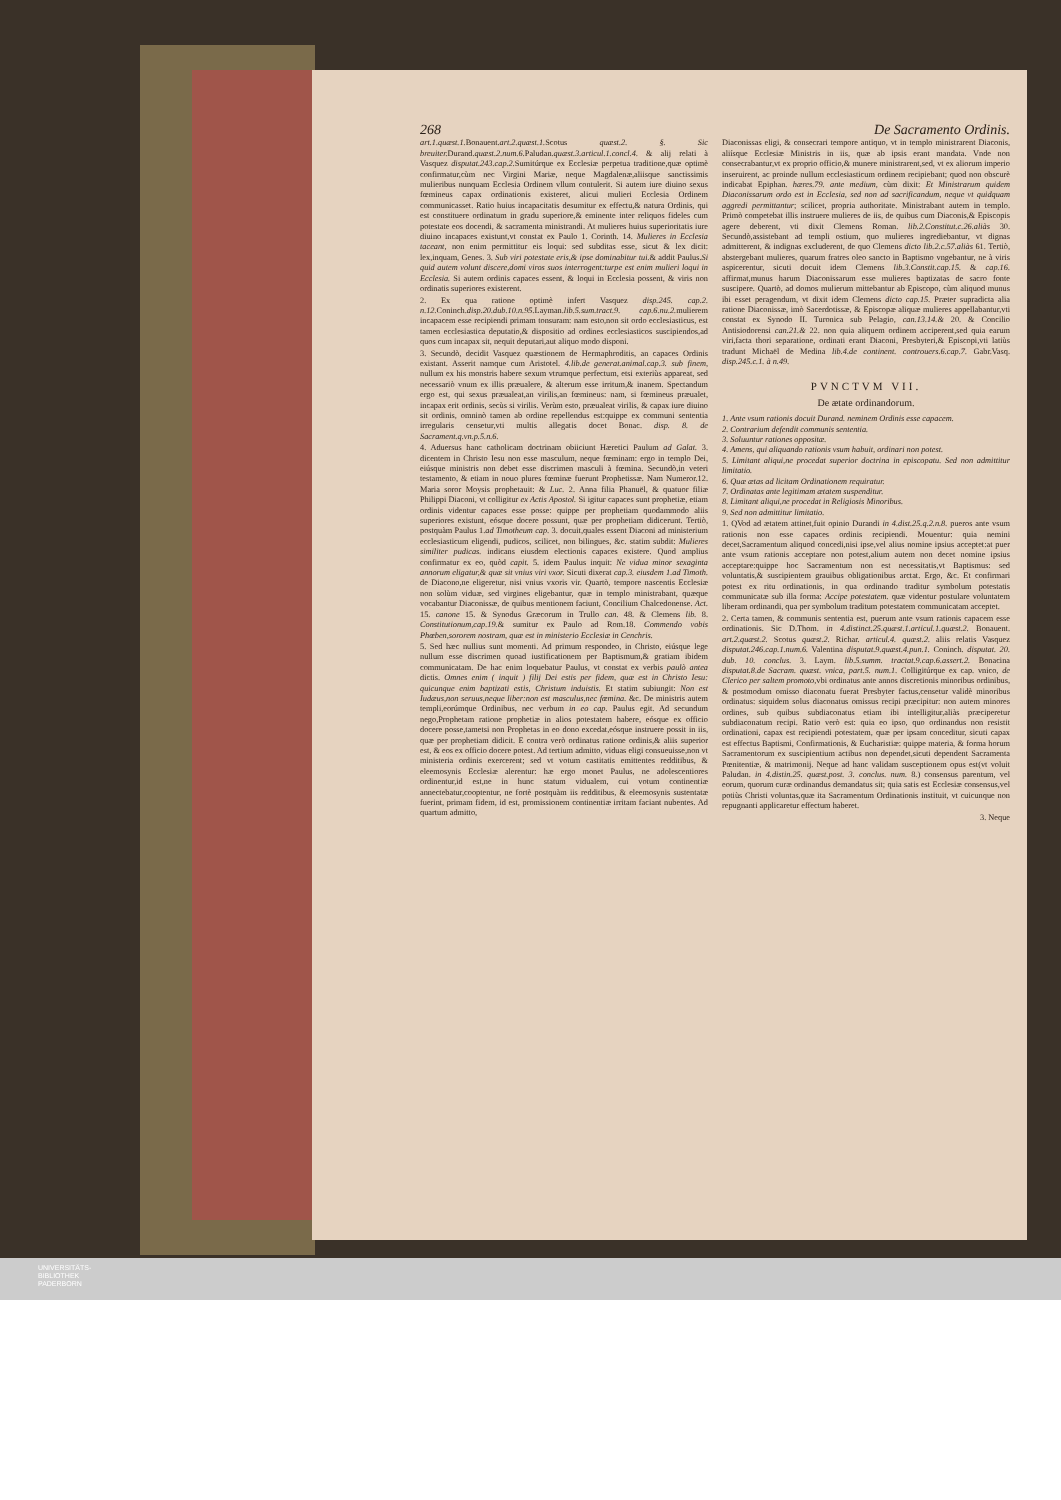268 De Sacramento Ordinis.
art.1.quæst.1. Bonauent.art.2.quæst.1. Scotus quæst.2. §. Sic breuiter. Durand.quæst.2.num.6. Paludan.quæst.3.articul.1.concl.4. & alij relati à Vasquez disputat.243.cap.2. Sumitúrque ex Ecclesiæ perpetua traditione,quæ optimè confirmatur,cùm nec Virgini Mariæ, neque Magdalenæ,aliisque sanctissimis mulieribus nunquam Ecclesia Ordinem vllum contulerit. Si autem iure diuino sexus fœmineus capax ordinationis existeret, alicui mulieri Ecclesia Ordinem communicasset. Ratio huius incapacitatis desumitur ex effectu,& natura Ordinis, qui est constituere ordinatum in gradu superiore,& eminente inter reliquos fideles cum potestate eos docendi, & sacramenta ministrandi. At mulieres huius superioritatis iure diuino incapaces existunt,vt constat ex Paulo 1. Corinth. 14. Mulieres in Ecclesia taceant, non enim permittitur eis loqui: sed subditas esse, sicut & lex dicit: lex,inquam, Genes. 3. Sub viri potestate eris,& ipse dominabitur tui.& addit Paulus.Si quid autem volunt discere,domi viros suos interrogent:turpe est enim mulieri loqui in Ecclesia. Si autem ordinis capaces essent, & loqui in Ecclesia possent, & viris non ordinatis superiores existerent.
2. Ex qua ratione optimè infert Vasquez disp.245. cap.2. n.12. Coninch.disp.20.dub.10.n.95. Layman.lib.5.sum.tract.9. cap.6.nu.2. mulierem incapacem esse recipiendi primam tonsuram: nam esto,non sit ordo ecclesiasticus, est tamen ecclesiastica deputatio,& dispositio ad ordines ecclesiasticos suscipiendos,ad quos cum incapax sit, nequit deputari,aut aliquo modo disponi.
3. Secundò, decidit Vasquez quæstionem de Hermaphroditis, an capaces Ordinis existant. Asserit namque cum Aristotel. 4.lib.de generat.animal.cap.3. sub finem, nullum ex his monstris habere sexum vtrumque perfectum, etsi exteriùs appareat, sed necessariò vnum ex illis præualere, & alterum esse irritum,& inanem. Spectandum ergo est, qui sexus præualeat,an virilis,an fœmineus: nam, si fœmineus præualet, incapax erit ordinis, secùs si virilis. Verùm esto, præualeat virilis, & capax iure diuino sit ordinis, omninò tamen ab ordine repellendus est:quippe ex communi sententia irregularis censetur,vti multis allegatis docet Bonac. disp. 8. de Sacrament.q.vn.p.5.n.6.
4. Aduersus hanc catholicam doctrinam obiiciunt Hæretici Paulum ad Galat. 3. dicentem in Christo Iesu non esse masculum, neque fœminam: ergo in templo Dei, eiúsque ministris non debet esse discrimen masculi à fœmina. Secundò,in veteri testamento, & etiam in nouo plures fœminæ fuerunt Prophetissæ. Nam Numeror.12. Maria soror Moysis prophetauit: & Luc. 2. Anna filia Phanuël, & quatuor filiæ Philippi Diaconi, vt colligitur ex Actis Apostol. Si igitur capaces sunt prophetiæ, etiam ordinis videntur capaces esse posse: quippe per prophetiam quodammodo aliis superiores existunt, eósque docere possunt, quæ per prophetiam didicerunt. Tertiò, postquàm Paulus 1.ad Timotheum cap. 3. docuit,quales essent Diaconi ad ministerium ecclesiasticum eligendi, pudicos, scilicet, non bilingues, &c. statim subdit: Mulieres similiter pudicas. indicans eiusdem electionis capaces existere. Quod amplius confirmatur ex eo, quòd capit. 5. idem Paulus inquit: Ne vidua minor sexaginta annorum eligatur,& quæ sit vnius viri vxor. Sicuti dixerat cap.3. eiusdem 1.ad Timoth. de Diacono,ne eligeretur, nisi vnius vxoris vir. Quartò, tempore nascentis Ecclesiæ non solùm viduæ, sed virgines eligebantur, quæ in templo ministrabant, quæque vocabantur Diaconissæ, de quibus mentionem faciunt, Concilium Chalcedonense. Act. 15. canone 15. & Synodus Græcorum in Trullo can. 48. & Clemens lib. 8. Constitutionum,cap.19.& sumitur ex Paulo ad Rom.18. Commendo vobis Phœben,sororem nostram, quæ est in ministerio Ecclesiæ in Cenchris.
5. Sed hæc nullius sunt momenti. Ad primum respondeo, in Christo, eiúsque lege nullum esse discrimen quoad iustificationem per Baptismum,& gratiam ibidem communicatam. De hac enim loquebatur Paulus, vt constat ex verbis paulò antea dictis. Omnes enim ( inquit ) filij Dei estis per fidem, quæ est in Christo Iesu: quicunque enim baptizati estis, Christum induistis. Et statim subiungit: Non est Iudæus,non seruus,neque liber:non est masculus,nec fœmina. &c. De ministris autem templi,eorúmque Ordinibus, nec verbum in eo cap. Paulus egit. Ad secundum nego,Prophetam ratione prophetiæ in alios potestatem habere, eósque ex officio docere posse,tametsi non Prophetas in eo dono excedat,eósque instruere possit in iis, quæ per prophetiam didicit. E contra verò ordinatus ratione ordinis,& aliis superior est, & eos ex officio docere potest. Ad tertium admitto, viduas eligi consueuisse,non vt ministeria ordinis exercerent; sed vt votum castitatis emittentes redditibus, & eleemosynis Ecclesiæ alerentur: hæ ergo monet Paulus, ne adolescentiores ordinentur,id est,ne in hunc statum vidualem, cui votum continentiæ annectebatur,cooptentur, ne fortè postquàm iis redditibus, & eleemosynis sustentatæ fuerint, primam fidem, id est, promissionem continentiæ irritam faciant nubentes. Ad quartum admitto,
Diaconissas eligi, & consecrari tempore antiquo, vt in templo ministrarent Diaconis, aliísque Ecclesiæ Ministris in iis, quæ ab ipsis erant mandata. Vnde non consecrabantur,vt ex proprio officio,& munere ministrarent,sed, vt ex aliorum imperio inseruirent, ac proinde nullum ecclesiasticum ordinem recipiebant; quod non obscurè indicabat Epiphan. hæres.79. ante medium, cùm dixit: Et Ministrarum quidem Diaconissarum ordo est in Ecclesia, sed non ad sacrificandum, neque vt quidquam aggredi permittantur; scilicet, propria authoritate. Ministrabant autem in templo. Primò competebat illis instruere mulieres de iis, de quibus cum Diaconis,& Episcopis agere deberent, vti dixit Clemens Roman. lib.2.Constitut.c.26.aliàs 30. Secundò,assistebant ad templi ostium, quo mulieres ingrediebantur, vt dignas admitterent, & indignas excluderent, de quo Clemens dicto lib.2.c.57.aliàs 61. Tertiò, abstergebant mulieres, quarum fratres oleo sancto in Baptismo vngebantur, ne à viris aspicerentur, sicuti docuit idem Clemens lib.3.Constit.cap.15. & cap.16. affirmat,munus harum Diaconissarum esse mulieres baptizatas de sacro fonte suscipere. Quartò, ad domos mulierum mittebantur ab Episcopo, cùm aliquod munus ibi esset peragendum, vt dixit idem Clemens dicto cap.15. Præter supradicta alia ratione Diaconissæ, imò Sacerdotissæ, & Episcopæ aliquæ mulieres appellabantur,vti constat ex Synodo II. Turonica sub Pelagio, can.13.14.& 20. & Concilio Antisiodorensi can.21.& 22. non quia aliquem ordinem acciperent,sed quia earum viri,facta thori separatione, ordinati erant Diaconi, Presbyteri,& Episcopi,vti latiùs tradunt Michaël de Medina lib.4.de continent. controuers.6.cap.7. Gabr.Vasq. disp.245.c.1. à n.49.
PVNCTVM VII.
De ætate ordinandorum.
1. Ante vsum rationis docuit Durand. neminem Ordinis esse capacem.
2. Contrarium defendit communis sententia.
3. Soluuntur rationes oppositæ.
4. Amens, qui aliquando rationis vsum habuit, ordinari non potest.
5. Limitant aliqui,ne procedat superior doctrina in episcopatu. Sed non admittitur limitatio.
6. Quæ ætas ad licitam Ordinationem requiratur.
7. Ordinatas ante legitimam ætatem suspenditur.
8. Limitant aliqui,ne procedat in Religiosis Minoribus.
9. Sed non admittitur limitatio.
1. QVod ad ætatem attinet,fuit opinio Durandi in 4.dist.25.q.2.n.8. pueros ante vsum rationis non esse capaces ordinis recipiendi. Mouentur: quia nemini decet,Sacramentum aliquod concedi,nisi ipse,vel alius nomine ipsius acceptet:at puer ante vsum rationis acceptare non potest,alium autem non decet nomine ipsius acceptare:quippe hoc Sacramentum non est necessitatis,vt Baptismus: sed voluntatis,& suscipientem grauibus obligationibus arctat. Ergo, &c. Et confirmari potest ex ritu ordinationis, in qua ordinando traditur symbolum potestatis communicatæ sub illa forma: Accipe potestatem. quæ videntur postulare voluntatem liberam ordinandi, qua per symbolum traditum potestatem communicatam acceptet.
2. Certa tamen, & communis sententia est, puerum ante vsum rationis capacem esse ordinationis. Sic D.Thom. in 4.distinct.25.quæst.1.articul.1.quæst.2. Bonauent. art.2.quæst.2. Scotus quæst.2. Richar. articul.4. quæst.2. aliis relatis Vasquez disputat.246.cap.1.num.6. Valentina disputat.9.quæst.4.pun.1. Coninch. disputat. 20. dub. 10. conclus. 3. Laym. lib.5.summ. tractat.9.cap.6.assert.2. Bonacina disputat.8.de Sacram. quæst. vnica, part.5. num.1. Colligitúrque ex cap. vnico, de Clerico per saltem promoto,vbi ordinatus ante annos discretionis minoribus ordinibus, & postmodum omisso diaconatu fuerat Presbyter factus,censetur validè minoribus ordinatus: siquidem solus diaconatus omissus recipi præcipitur: non autem minores ordines, sub quibus subdiaconatus etiam ibi intelligitur,aliàs præciperetur subdiaconatum recipi. Ratio verò est: quia eo ipso, quo ordinandus non resistit ordinationi, capax est recipiendi potestatem, quæ per ipsam conceditur, sicuti capax est effectus Baptismi, Confirmationis, & Eucharistiæ: quippe materia, & forma horum Sacramentorum ex suscipientium actibus non dependet,sicuti dependent Sacramenta Pœnitentiæ, & matrimonij. Neque ad hanc validam susceptionem opus est(vt voluit Paludan. in 4.distin.25. quæst.post. 3. conclus. num. 8.) consensus parentum, vel eorum, quorum curæ ordinandus demandatus sit; quia satis est Ecclesiæ consensus,vel potiùs Christi voluntas,quæ ita Sacramentum Ordinationis instituit, vt cuicunque non repugnanti applicaretur effectum haberet.
3. Neque
UNIVERSITÄTS-
BIBLIOTHEK
PADERBORN